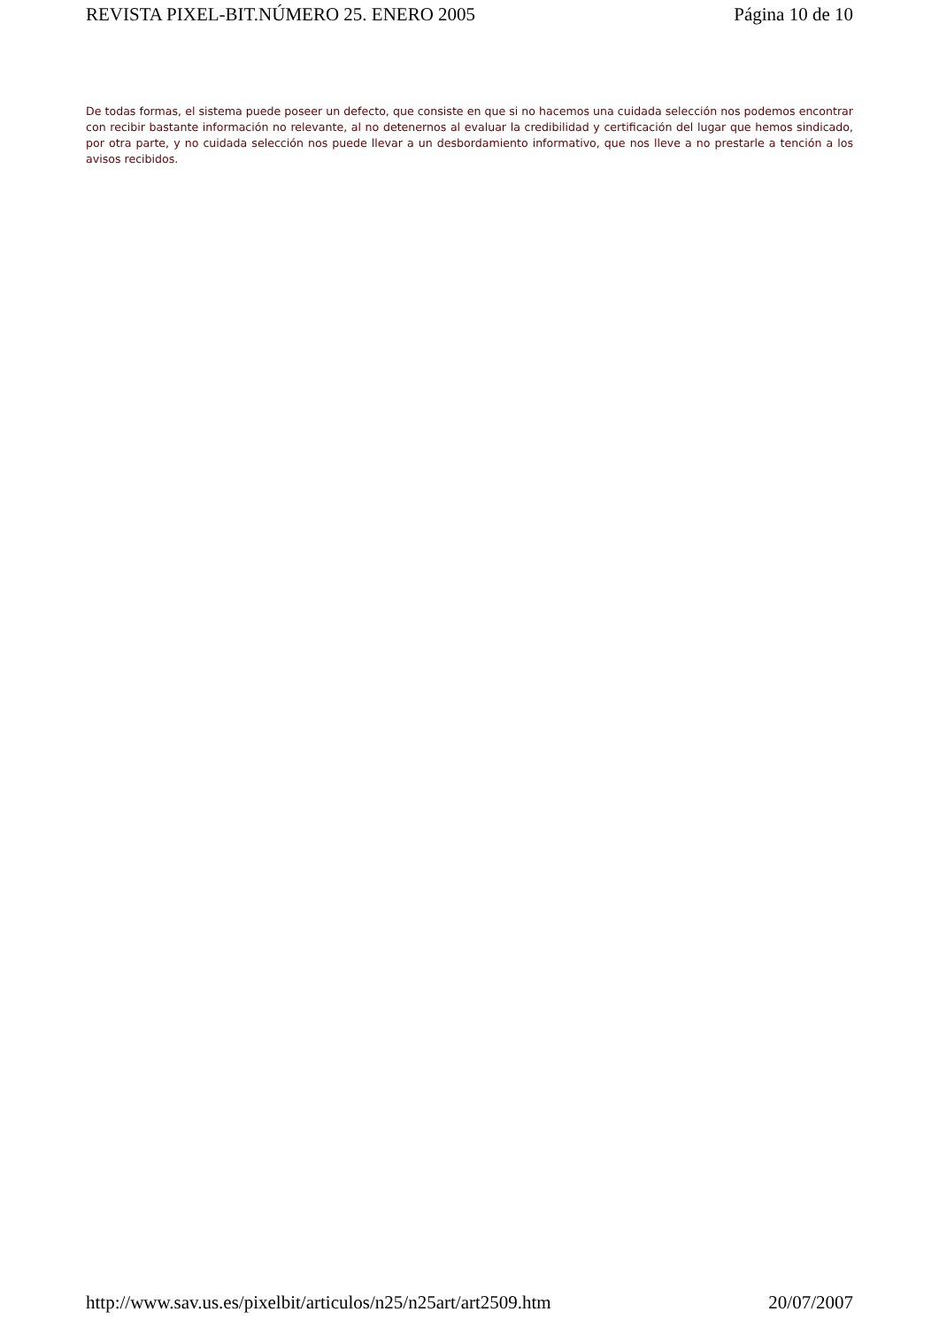REVISTA PIXEL-BIT.NÚMERO 25. ENERO 2005 Página 10 de 10
De todas formas, el sistema puede poseer un defecto, que consiste en que si no hacemos una cuidada selección nos podemos encontrar con recibir bastante información no relevante, al no detenernos al evaluar la credibilidad y certificación del lugar que hemos sindicado, por otra parte, y no cuidada selección nos puede llevar a un desbordamiento informativo, que nos lleve a no prestarle a tención a los avisos recibidos.
http://www.sav.us.es/pixelbit/articulos/n25/n25art/art2509.htm 20/07/2007